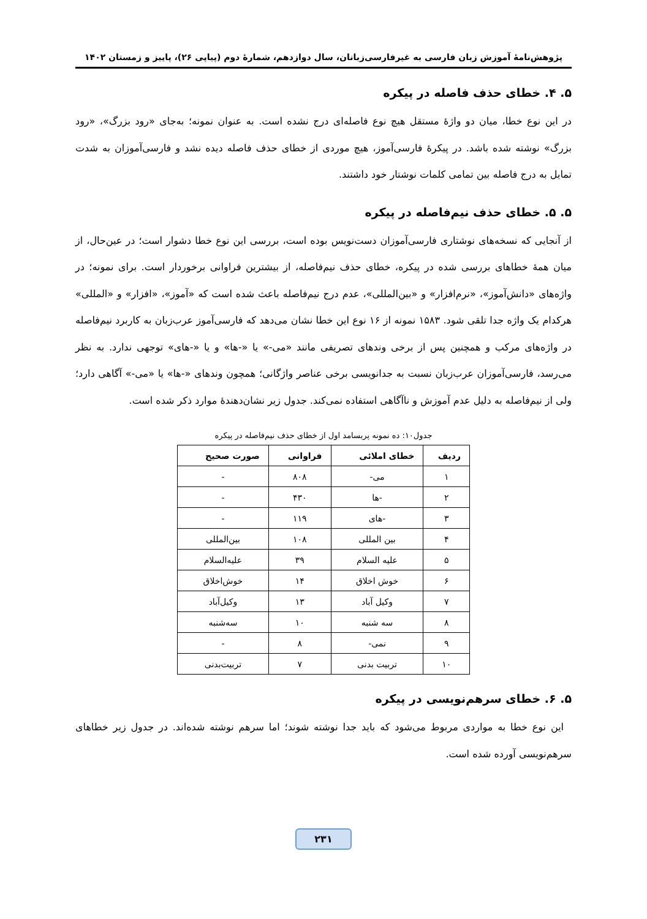پژوهش‌نامهٔ آموزش زبان فارسی به غیرفارسی‌زبانان، سال دوازدهم، شمارهٔ دوم (پیاپی ۲۶)، پاییز و زمستان ۱۴۰۲
۵. ۴. خطای حذف فاصله در پیکره
در این نوع خطا، میان دو واژهٔ مستقل هیچ نوع فاصله‌ای درج نشده است. به عنوان نمونه؛ به‌جای «رود بزرگ»، «رود بزرگ» نوشته شده باشد. در پیکرهٔ فارسی‌آموز، هیچ موردی از خطای حذف فاصله دیده نشد و فارسی‌آموزان به شدت تمایل به درج فاصله بین تمامی کلمات نوشتار خود داشتند.
۵. ۵. خطای حذف نیم‌فاصله در پیکره
از آنجایی که نسخه‌های نوشتاری فارسی‌آموزان دست‌نویس بوده است، بررسی این نوع خطا دشوار است؛ در عین‌حال، از میان همهٔ خطاهای بررسی شده در پیکره، خطای حذف نیم‌فاصله، از بیشترین فراوانی برخوردار است. برای نمونه؛ در واژه‌های «دانش‌آموز»، «نرم‌افزار» و «بین‌المللی»، عدم درج نیم‌فاصله باعث شده است که «آموز»، «افزار» و «المللی» هرکدام یک واژه جدا تلقی شود. ۱۵۸۳ نمونه از ۱۶ نوع این خطا نشان می‌دهد که فارسی‌آموز عرب‌زبان به کاربرد نیم‌فاصله در واژه‌های مرکب و همچنین پس از برخی وندهای تصریفی مانند «می-» یا «-ها» و یا «-های» توجهی ندارد. به نظر می‌رسد، فارسی‌آموزان عرب‌زبان نسبت به جدانویسی برخی عناصر واژگانی؛ همچون وندهای «-ها» یا «می-» آگاهی دارد؛ ولی از نیم‌فاصله به دلیل عدم آموزش و ناآگاهی استفاده نمی‌کند. جدول زیر نشان‌دهندهٔ موارد ذکر شده است.
جدول۱۰: ده نمونه پربسامد اول از خطای حذف نیم‌فاصله در پیکره
| ردیف | خطای املائی | فراوانی | صورت صحیح |
| --- | --- | --- | --- |
| ۱ | می- | ۸۰۸ | - |
| ۲ | -ها | ۴۳۰ | - |
| ۳ | -های | ۱۱۹ | - |
| ۴ | بین المللی | ۱۰۸ | بین‌المللی |
| ۵ | علیه السلام | ۳۹ | علیه‌السلام |
| ۶ | خوش اخلاق | ۱۴ | خوش‌اخلاق |
| ۷ | وکیل آباد | ۱۳ | وکیل‌آباد |
| ۸ | سه شنبه | ۱۰ | سه‌شنبه |
| ۹ | نمی- | ۸ | - |
| ۱۰ | تربیت بدنی | ۷ | تربیت‌بدنی |
۵. ۶. خطای سرهم‌نویسی در پیکره
این نوع خطا به مواردی مربوط می‌شود که باید جدا نوشته شوند؛ اما سرهم نوشته شده‌اند. در جدول زیر خطاهای سرهم‌نویسی آورده شده است.
۲۳۱